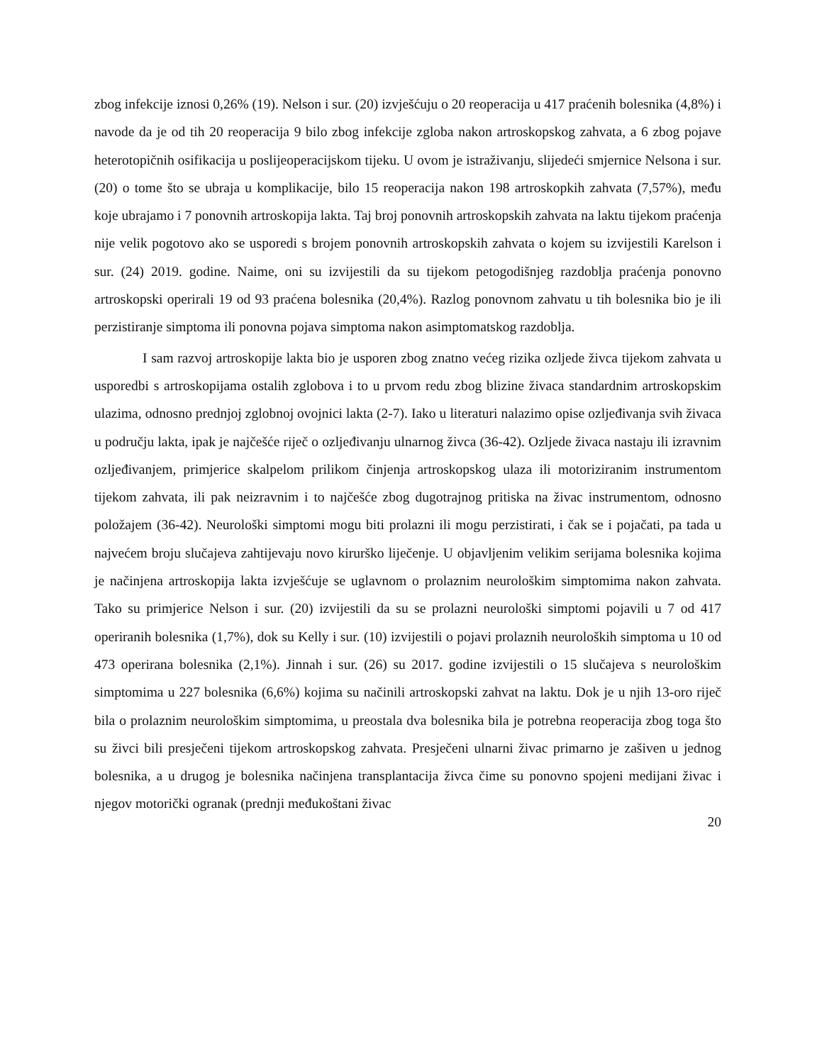zbog infekcije iznosi 0,26% (19). Nelson i sur. (20) izvješćuju o 20 reoperacija u 417 praćenih bolesnika (4,8%) i navode da je od tih 20 reoperacija 9 bilo zbog infekcije zgloba nakon artroskopskog zahvata, a 6 zbog pojave heterotopičnih osifikacija u poslijeoperacijskom tijeku. U ovom je istraživanju, slijedeći smjernice Nelsona i sur. (20) o tome što se ubraja u komplikacije, bilo 15 reoperacija nakon 198 artroskopkih zahvata (7,57%), među koje ubrajamo i 7 ponovnih artroskopija lakta. Taj broj ponovnih artroskopskih zahvata na laktu tijekom praćenja nije velik pogotovo ako se usporedi s brojem ponovnih artroskopskih zahvata o kojem su izvijestili Karelson i sur. (24) 2019. godine. Naime, oni su izvijestili da su tijekom petogodišnjeg razdoblja praćenja ponovno artroskopski operirali 19 od 93 praćena bolesnika (20,4%). Razlog ponovnom zahvatu u tih bolesnika bio je ili perzistiranje simptoma ili ponovna pojava simptoma nakon asimptomatskog razdoblja.
I sam razvoj artroskopije lakta bio je usporen zbog znatno većeg rizika ozljede živca tijekom zahvata u usporedbi s artroskopijama ostalih zglobova i to u prvom redu zbog blizine živaca standardnim artroskopskim ulazima, odnosno prednjoj zglobnoj ovojnici lakta (2-7). Iako u literaturi nalazimo opise ozljeđivanja svih živaca u području lakta, ipak je najčešće riječ o ozljeđivanju ulnarnog živca (36-42). Ozljede živaca nastaju ili izravnim ozljeđivanjem, primjerice skalpelom prilikom činjenja artroskopskog ulaza ili motoriziranim instrumentom tijekom zahvata, ili pak neizravnim i to najčešće zbog dugotrajnog pritiska na živac instrumentom, odnosno položajem (36-42). Neurološki simptomi mogu biti prolazni ili mogu perzistirati, i čak se i pojačati, pa tada u najvećem broju slučajeva zahtijevaju novo kirurško liječenje. U objavljenim velikim serijama bolesnika kojima je načinjena artroskopija lakta izvješćuje se uglavnom o prolaznim neurološkim simptomima nakon zahvata. Tako su primjerice Nelson i sur. (20) izvijestili da su se prolazni neurološki simptomi pojavili u 7 od 417 operiranih bolesnika (1,7%), dok su Kelly i sur. (10) izvijestili o pojavi prolaznih neuroloških simptoma u 10 od 473 operirana bolesnika (2,1%). Jinnah i sur. (26) su 2017. godine izvijestili o 15 slučajeva s neurološkim simptomima u 227 bolesnika (6,6%) kojima su načinili artroskopski zahvat na laktu. Dok je u njih 13-oro riječ bila o prolaznim neurološkim simptomima, u preostala dva bolesnika bila je potrebna reoperacija zbog toga što su živci bili presječeni tijekom artroskopskog zahvata. Presječeni ulnarni živac primarno je zašiven u jednog bolesnika, a u drugog je bolesnika načinjena transplantacija živca čime su ponovno spojeni medijani živac i njegov motorički ogranak (prednji međukoštani živac
20